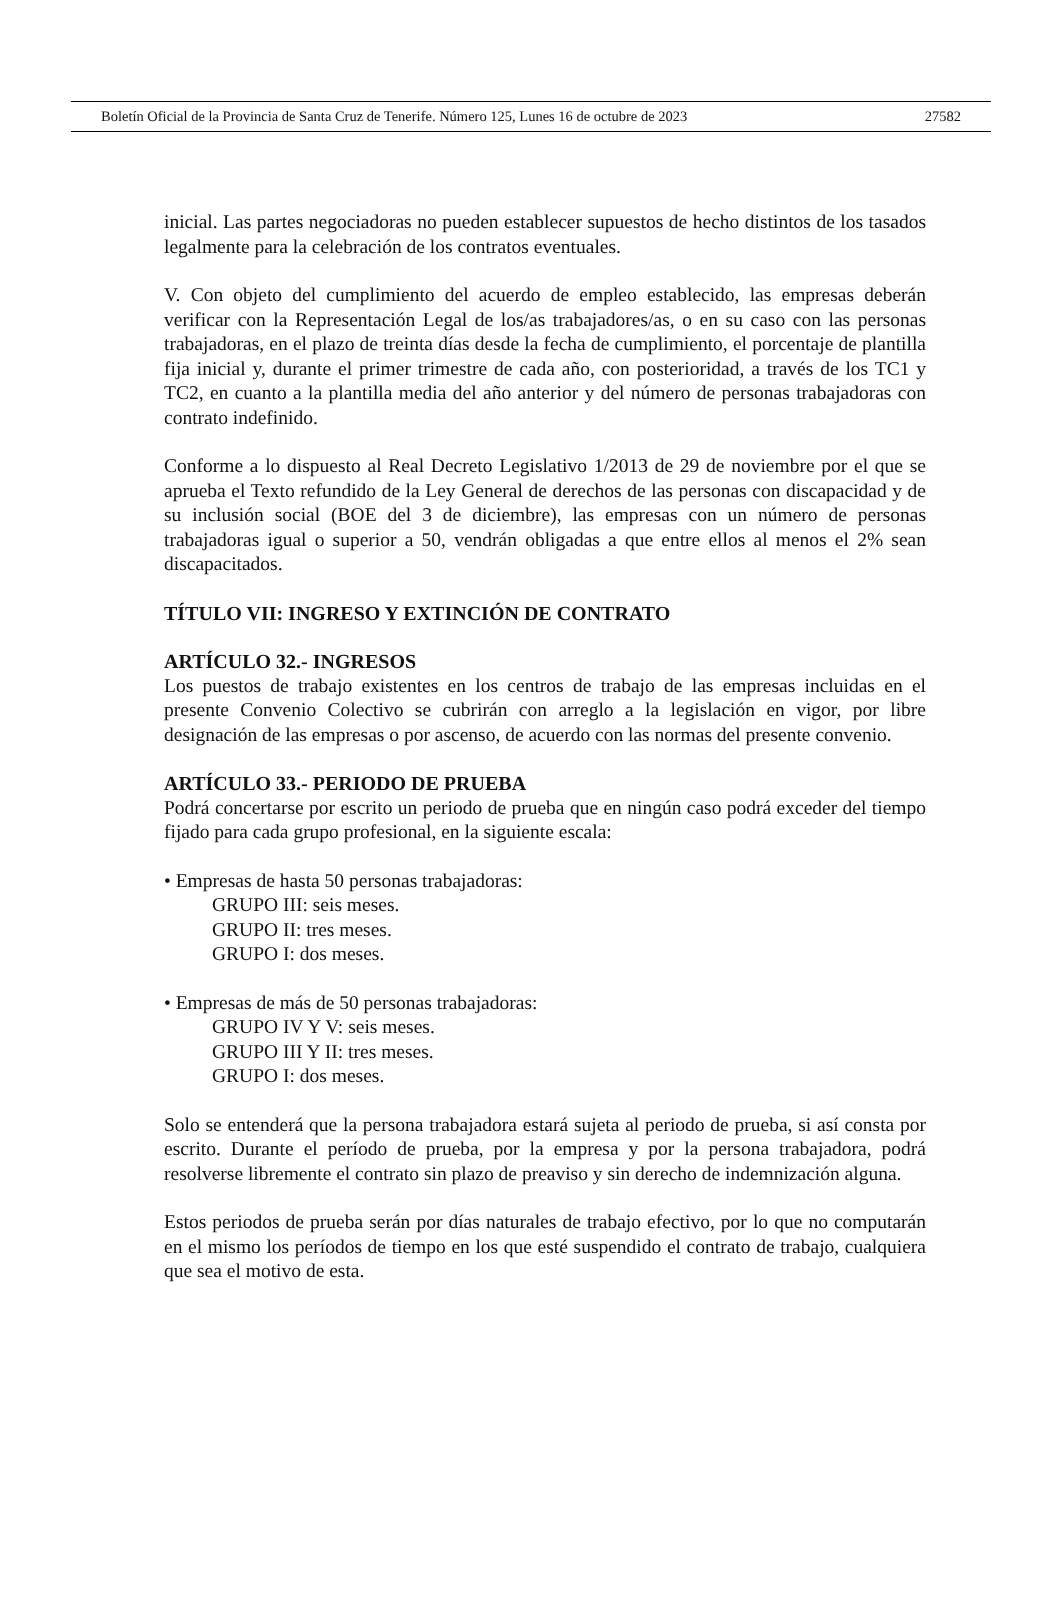Boletín Oficial de la Provincia de Santa Cruz de Tenerife. Número 125, Lunes 16 de octubre de 2023 27582
inicial. Las partes negociadoras no pueden establecer supuestos de hecho distintos de los tasados legalmente para la celebración de los contratos eventuales.
V. Con objeto del cumplimiento del acuerdo de empleo establecido, las empresas deberán verificar con la Representación Legal de los/as trabajadores/as, o en su caso con las personas trabajadoras, en el plazo de treinta días desde la fecha de cumplimiento, el porcentaje de plantilla fija inicial y, durante el primer trimestre de cada año, con posterioridad, a través de los TC1 y TC2, en cuanto a la plantilla media del año anterior y del número de personas trabajadoras con contrato indefinido.
Conforme a lo dispuesto al Real Decreto Legislativo 1/2013 de 29 de noviembre por el que se aprueba el Texto refundido de la Ley General de derechos de las personas con discapacidad y de su inclusión social (BOE del 3 de diciembre), las empresas con un número de personas trabajadoras igual o superior a 50, vendrán obligadas a que entre ellos al menos el 2% sean discapacitados.
TÍTULO VII: INGRESO Y EXTINCIÓN DE CONTRATO
ARTÍCULO 32.- INGRESOS
Los puestos de trabajo existentes en los centros de trabajo de las empresas incluidas en el presente Convenio Colectivo se cubrirán con arreglo a la legislación en vigor, por libre designación de las empresas o por ascenso, de acuerdo con las normas del presente convenio.
ARTÍCULO 33.- PERIODO DE PRUEBA
Podrá concertarse por escrito un periodo de prueba que en ningún caso podrá exceder del tiempo fijado para cada grupo profesional, en la siguiente escala:
• Empresas de hasta 50 personas trabajadoras:
GRUPO III: seis meses.
GRUPO II: tres meses.
GRUPO I: dos meses.
• Empresas de más de 50 personas trabajadoras:
GRUPO IV Y V: seis meses.
GRUPO III Y II: tres meses.
GRUPO I: dos meses.
Solo se entenderá que la persona trabajadora estará sujeta al periodo de prueba, si así consta por escrito. Durante el período de prueba, por la empresa y por la persona trabajadora, podrá resolverse libremente el contrato sin plazo de preaviso y sin derecho de indemnización alguna.
Estos periodos de prueba serán por días naturales de trabajo efectivo, por lo que no computarán en el mismo los períodos de tiempo en los que esté suspendido el contrato de trabajo, cualquiera que sea el motivo de esta.